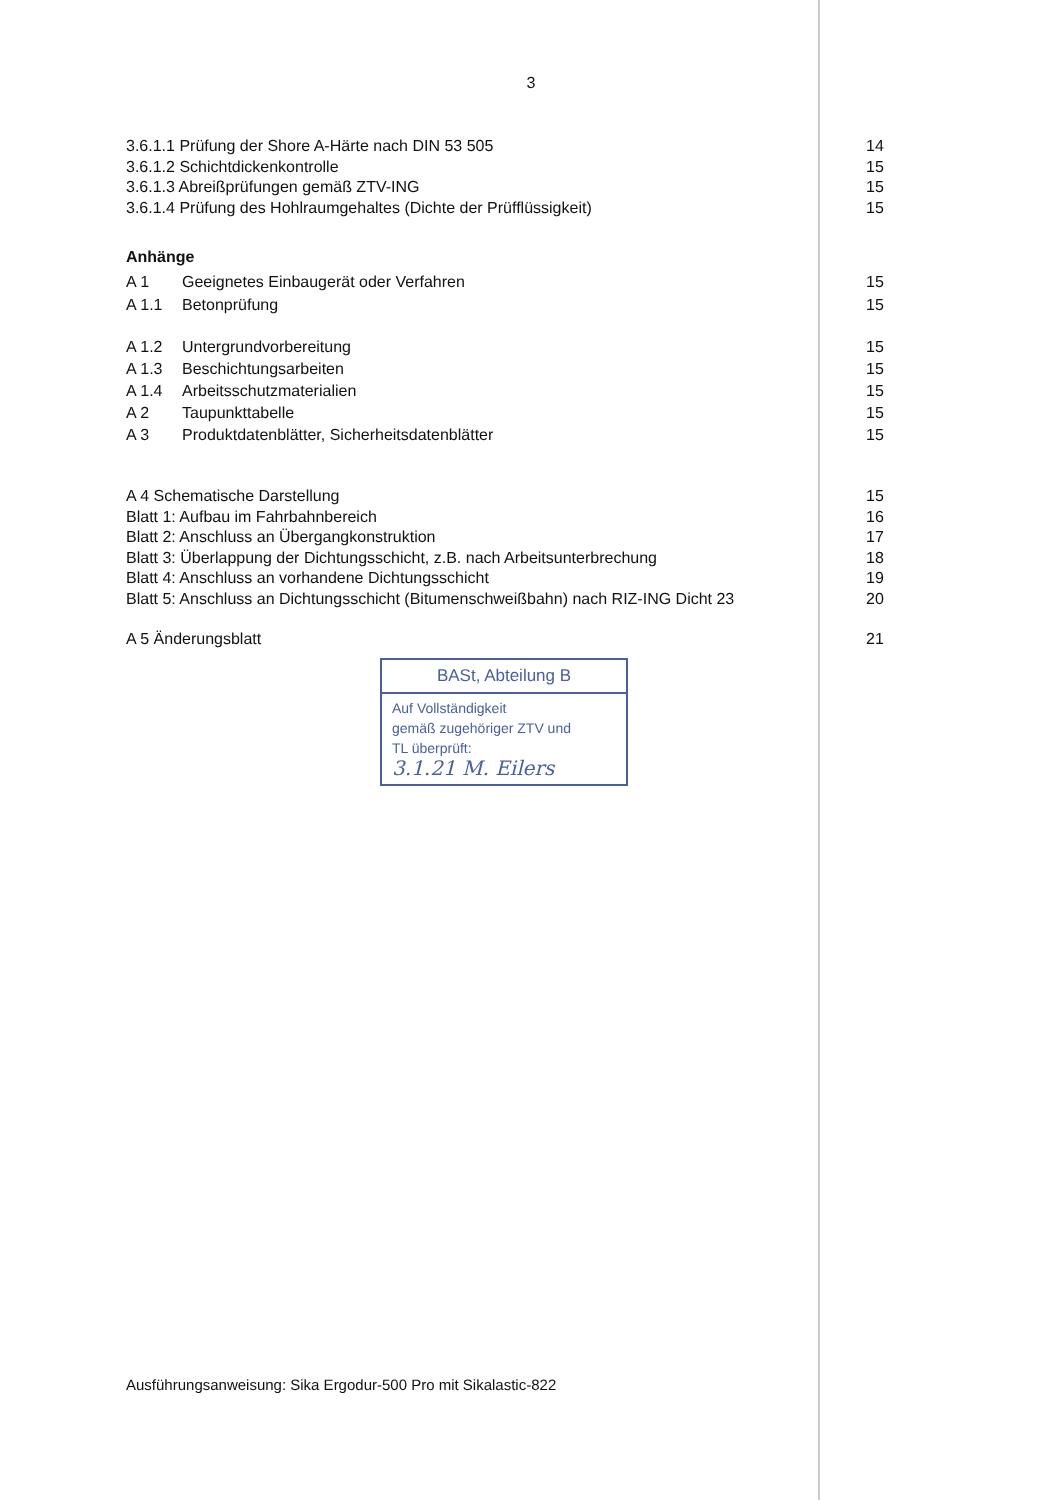3
3.6.1.1 Prüfung der Shore A-Härte nach DIN 53 505 14
3.6.1.2 Schichtdickenkontrolle 15
3.6.1.3 Abreißprüfungen gemäß ZTV-ING 15
3.6.1.4 Prüfung des Hohlraumgehaltes (Dichte der Prüfflüssigkeit) 15
Anhänge
A 1 Geeignetes Einbaugerät oder Verfahren 15
A 1.1 Betonprüfung 15
A 1.2 Untergrundvorbereitung 15
A 1.3 Beschichtungsarbeiten 15
A 1.4 Arbeitsschutzmaterialien 15
A 2 Taupunkttabelle 15
A 3 Produktdatenblätter, Sicherheitsdatenblätter 15
A 4 Schematische Darstellung 15
Blatt 1: Aufbau im Fahrbahnbereich 16
Blatt 2: Anschluss an Übergangkonstruktion 17
Blatt 3: Überlappung der Dichtungsschicht, z.B. nach Arbeitsunterbrechung 18
Blatt 4: Anschluss an vorhandene Dichtungsschicht 19
Blatt 5: Anschluss an Dichtungsschicht (Bitumenschweißbahn) nach RIZ-ING Dicht 23 20
A 5 Änderungsblatt 21
BASt, Abteilung B
Auf Vollständigkeit
gemäß zugehöriger ZTV und
TL überprüft:
3.1.21 M. Eilers
Ausführungsanweisung: Sika Ergodur-500 Pro mit Sikalastic-822